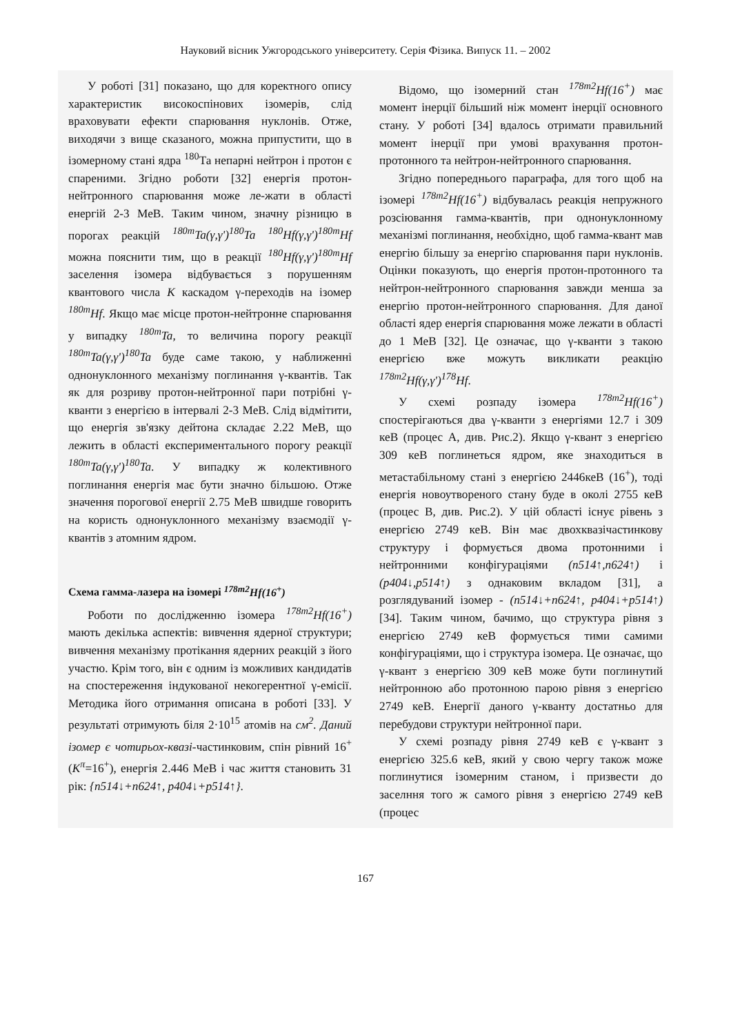Науковий вісник Ужгородського університету. Серія Фізика. Випуск 11. – 2002
У роботі [31] показано, що для коректного опису характеристик високоспінових ізомерів, слід враховувати ефекти спарювання нуклонів. Отже, виходячи з вище сказаного, можна припустити, що в ізомерному стані ядра <sup>180</sup>Та непарні нейтрон і протон є спареними. Згідно роботи [32] енергія протон-нейтронного спарювання може ле-жати в області енергій 2-3 МеВ. Таким чином, значну різницю в порогах реакцій <sup>180m</sup>Ta(γ,γ')<sup>180</sup>Ta <sup>180</sup>Hf(γ,γ')<sup>180m</sup>Hf можна пояснити тим, що в реакції <sup>180</sup>Hf(γ,γ')<sup>180m</sup>Hf заселення ізомера відбувається з порушенням квантового числа K каскадом γ-переходів на ізомер <sup>180m</sup>Hf. Якщо має місце протон-нейтронне спарювання у випадку <sup>180m</sup>Ta, то величина порогу реакції <sup>180m</sup>Ta(γ,γ')<sup>180</sup>Ta буде саме такою, у наближенні однонуклонного механізму поглинання γ-квантів. Так як для розриву протон-нейтронної пари потрібні γ-кванти з енергією в інтервалі 2-3 МеВ. Слід відмітити, що енергія зв'язку дейтона складає 2.22 МеВ, що лежить в області експериментального порогу реакції <sup>180m</sup>Ta(γ,γ')<sup>180</sup>Ta. У випадку ж колективного поглинання енергія має бути значно більшою. Отже значення порогової енергії 2.75 МеВ швидше говорить на користь однонуклонного механізму взаємодії γ-квантів з атомним ядром.
Схема гамма-лазера на ізомері <sup>178m2</sup>Hf(16<sup>+</sup>)
Роботи по дослідженню ізомера <sup>178m2</sup>Hf(16<sup>+</sup>) мають декілька аспектів: вивчення ядерної структури; вивчення механізму протікання ядерних реакцій з його участю. Крім того, він є одним із можливих кандидатів на спостереження індукованої некогерентної γ-емісії. Методика його отримання описана в роботі [33]. У результаті отримують біля 2·10<sup>15</sup> атомів на см<sup>2</sup>. Даний ізомер є чотирьох-квазі-частинковим, спін рівний 16<sup>+</sup> (K<sup>π</sup>=16<sup>+</sup>), енергія 2.446 МеВ і час життя становить 31 рік: {n514↓+n624↑, p404↓+p514↑}.
Відомо, що ізомерний стан <sup>178m2</sup>Hf(16<sup>+</sup>) має момент інерції більший ніж момент інерції основного стану. У роботі [34] вдалось отримати правильний момент інерції при умові врахування протон-протонного та нейтрон-нейтронного спарювання.
Згідно попереднього параграфа, для того щоб на ізомері <sup>178m2</sup>Hf(16<sup>+</sup>) відбувалась реакція непружного розсіювання гамма-квантів, при однонуклонному механізмі поглинання, необхідно, щоб гамма-квант мав енергію більшу за енергію спарювання пари нуклонів. Оцінки показують, що енергія протон-протонного та нейтрон-нейтронного спарювання завжди менша за енергію протон-нейтронного спарювання. Для даної області ядер енергія спарювання може лежати в області до 1 МеВ [32]. Це означає, що γ-кванти з такою енергією вже можуть викликати реакцію <sup>178m2</sup>Hf(γ,γ')<sup>178</sup>Hf.
У схемі розпаду ізомера <sup>178m2</sup>Hf(16<sup>+</sup>) спостерігаються два γ-кванти з енергіями 12.7 і 309 кеВ (процес А, див. Рис.2). Якщо γ-квант з енергією 309 кеВ поглинеться ядром, яке знаходиться в метастабільному стані з енергією 2446кеВ (16<sup>+</sup>), тоді енергія новоутвореного стану буде в околі 2755 кеВ (процес В, див. Рис.2). У цій області існує рівень з енергією 2749 кеВ. Він має двохквазічастинкову структуру і формується двома протонними і нейтронними конфігураціями (n514↑,n624↑) і (p404↓,p514↑) з однаковим вкладом [31], а розглядуваний ізомер - (n514↓+n624↑, p404↓+p514↑) [34]. Таким чином, бачимо, що структура рівня з енергією 2749 кеВ формується тими самими конфігураціями, що і структура ізомера. Це означає, що γ-квант з енергією 309 кеВ може бути поглинутий нейтронною або протонною парою рівня з енергією 2749 кеВ. Енергії даного γ-кванту достатньо для перебудови структури нейтронної пари.
У схемі розпаду рівня 2749 кеВ є γ-квант з енергією 325.6 кеВ, який у свою чергу також може поглинутися ізомерним станом, і призвести до заселння того ж самого рівня з енергією 2749 кеВ (процес
167